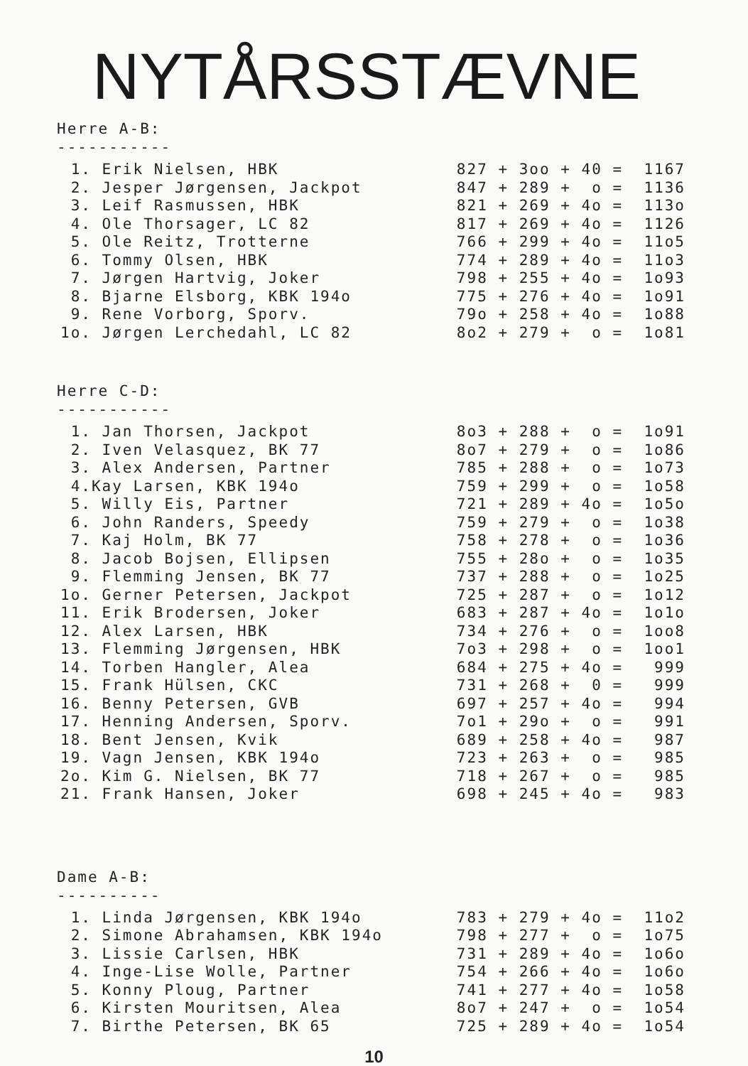NYTÅRSSTÆVNE
Herre A-B:
-----------
| 1. Erik Nielsen, HBK | 827 + 3oo + 40 = 1167 |
| 2. Jesper Jørgensen, Jackpot | 847 + 289 + o = 1136 |
| 3. Leif Rasmussen, HBK | 821 + 269 + 4o = 113o |
| 4. Ole Thorsager, LC 82 | 817 + 269 + 4o = 1126 |
| 5. Ole Reitz, Trotterne | 766 + 299 + 4o = 11o5 |
| 6. Tommy Olsen, HBK | 774 + 289 + 4o = 11o3 |
| 7. Jørgen Hartvig, Joker | 798 + 255 + 4o = 1o93 |
| 8. Bjarne Elsborg, KBK 194o | 775 + 276 + 4o = 1o91 |
| 9. Rene Vorborg, Sporv. | 79o + 258 + 4o = 1o88 |
| 1o. Jørgen Lerchedahl, LC 82 | 8o2 + 279 + o = 1o81 |
Herre C-D:
-----------
| 1. Jan Thorsen, Jackpot | 8o3 + 288 + o = 1o91 |
| 2. Iven Velasquez, BK 77 | 8o7 + 279 + o = 1o86 |
| 3. Alex Andersen, Partner | 785 + 288 + o = 1o73 |
| 4.Kay Larsen, KBK 194o | 759 + 299 + o = 1o58 |
| 5. Willy Eis, Partner | 721 + 289 + 4o = 1o5o |
| 6. John Randers, Speedy | 759 + 279 + o = 1o38 |
| 7. Kaj Holm, BK 77 | 758 + 278 + o = 1o36 |
| 8. Jacob Bojsen, Ellipsen | 755 + 28o + o = 1o35 |
| 9. Flemming Jensen, BK 77 | 737 + 288 + o = 1o25 |
| 1o. Gerner Petersen, Jackpot | 725 + 287 + o = 1o12 |
| 11. Erik Brodersen, Joker | 683 + 287 + 4o = 1o1o |
| 12. Alex Larsen, HBK | 734 + 276 + o = 1oo8 |
| 13. Flemming Jørgensen, HBK | 7o3 + 298 + o = 1oo1 |
| 14. Torben Hangler, Alea | 684 + 275 + 4o = 999 |
| 15. Frank Hülsen, CKC | 731 + 268 + 0 = 999 |
| 16. Benny Petersen, GVB | 697 + 257 + 4o = 994 |
| 17. Henning Andersen, Sporv. | 7o1 + 29o + o = 991 |
| 18. Bent Jensen, Kvik | 689 + 258 + 4o = 987 |
| 19. Vagn Jensen, KBK 194o | 723 + 263 + o = 985 |
| 2o. Kim G. Nielsen, BK 77 | 718 + 267 + o = 985 |
| 21. Frank Hansen, Joker | 698 + 245 + 4o = 983 |
Dame A-B:
----------
| 1. Linda Jørgensen, KBK 194o | 783 + 279 + 4o = 11o2 |
| 2. Simone Abrahamsen, KBK 194o | 798 + 277 + o = 1o75 |
| 3. Lissie Carlsen, HBK | 731 + 289 + 4o = 1o6o |
| 4. Inge-Lise Wolle, Partner | 754 + 266 + 4o = 1o6o |
| 5. Konny Ploug, Partner | 741 + 277 + 4o = 1o58 |
| 6. Kirsten Mouritsen, Alea | 8o7 + 247 + o = 1o54 |
| 7. Birthe Petersen, BK 65 | 725 + 289 + 4o = 1o54 |
10